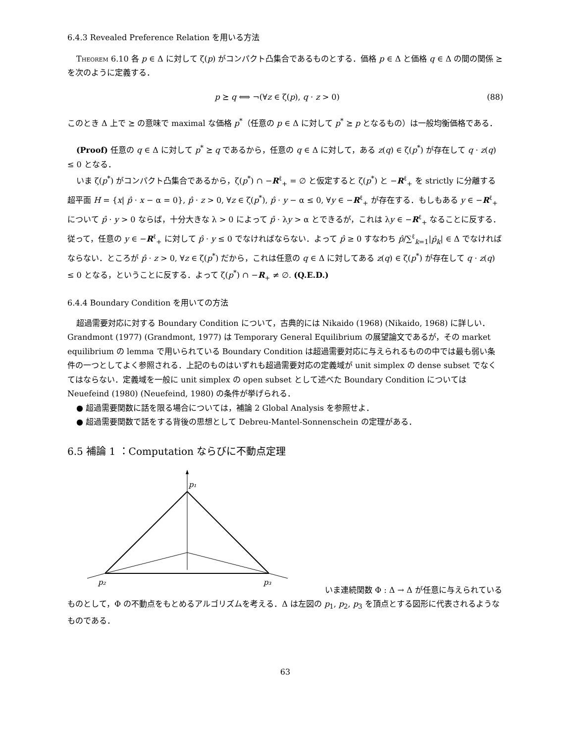6.4.3 Revealed Preference Relation を用いる方法
Theorem 6.10 各 p ∈ Δ に対して ζ(p) がコンパクト凸集合であるものとする．価格 p ∈ Δ と価格 q ∈ Δ の間の関係 ⪰ を次のように定義する．
p ⪰ q ⟺ ¬(∀z ∈ ζ(p), q · z > 0) (88)
このとき Δ 上で ⪰ の意味で maximal な価格 p<sup>*</sup>（任意の p ∈ Δ に対して p<sup>*</sup> ⪰ p となるもの）は一般均衡価格である．
(Proof) 任意の q ∈ Δ に対して p<sup>*</sup> ⪰ q であるから，任意の q ∈ Δ に対して，ある z(q) ∈ ζ(p<sup>*</sup>) が存在して q · z(q) ≤ 0 となる．
いま ζ(p<sup>*</sup>) がコンパクト凸集合であるから，ζ(p<sup>*</sup>) ∩ −R<sup>ℓ</sup><sub>+</sub> = ∅ と仮定すると ζ(p<sup>*</sup>) と −R<sup>ℓ</sup><sub>+</sub> を strictly に分離する超平面 H = {x| p̂ · x − α = 0}, p̂ · z > 0, ∀z ∈ ζ(p<sup>*</sup>), p̂ · y − α ≤ 0, ∀y ∈ −R<sup>ℓ</sup><sub>+</sub> が存在する．もしもある y ∈ −R<sup>ℓ</sup><sub>+</sub> について p̂ · y > 0 ならば，十分大きな λ > 0 によって p̂ · λy > α とできるが，これは λy ∈ −R<sup>ℓ</sup><sub>+</sub> なることに反する．従って，任意の y ∈ −R<sup>ℓ</sup><sub>+</sub> に対して p̂ · y ≤ 0 でなければならない．よって p̂ ≥ 0 すなわち p̂/∑<sup>ℓ</sup><sub>k=1</sub>|p̂<sub>k</sub>| ∈ Δ でなければならない．ところが p̂ · z > 0, ∀z ∈ ζ(p<sup>*</sup>) だから，これは任意の q ∈ Δ に対してある z(q) ∈ ζ(p<sup>*</sup>) が存在して q · z(q) ≤ 0 となる，ということに反する．よって ζ(p<sup>*</sup>) ∩ −R<sub>+</sub> ≠ ∅. (Q.E.D.)
6.4.4 Boundary Condition を用いての方法
超過需要対応に対する Boundary Condition について，古典的には Nikaido (1968) (Nikaido, 1968) に詳しい．Grandmont (1977) (Grandmont, 1977) は Temporary General Equilibrium の展望論文であるが，その market equilibrium の lemma で用いられている Boundary Condition は超過需要対応に与えられるものの中では最も弱い条件の一つとしてよく参照される．上記のものはいずれも超過需要対応の定義域が unit simplex の dense subset でなくてはならない．定義域を一般に unit simplex の open subset として述べた Boundary Condition については Neuefeind (1980) (Neuefeind, 1980) の条件が挙げられる．
● 超過需要関数に話を限る場合については，補論 2 Global Analysis を参照せよ．
● 超過需要関数で話をする背後の思想として Debreu-Mantel-Sonnenschein の定理がある．
6.5 補論 1 ：Computation ならびに不動点定理
p₁
p₂
p₃
いま連続関数 Φ : Δ → Δ が任意に与えられている
ものとして，Φ の不動点をもとめるアルゴリズムを考える．Δ は左図の p<sub>1</sub>, p<sub>2</sub>, p<sub>3</sub> を頂点とする図形に代表されるようなものである．
63